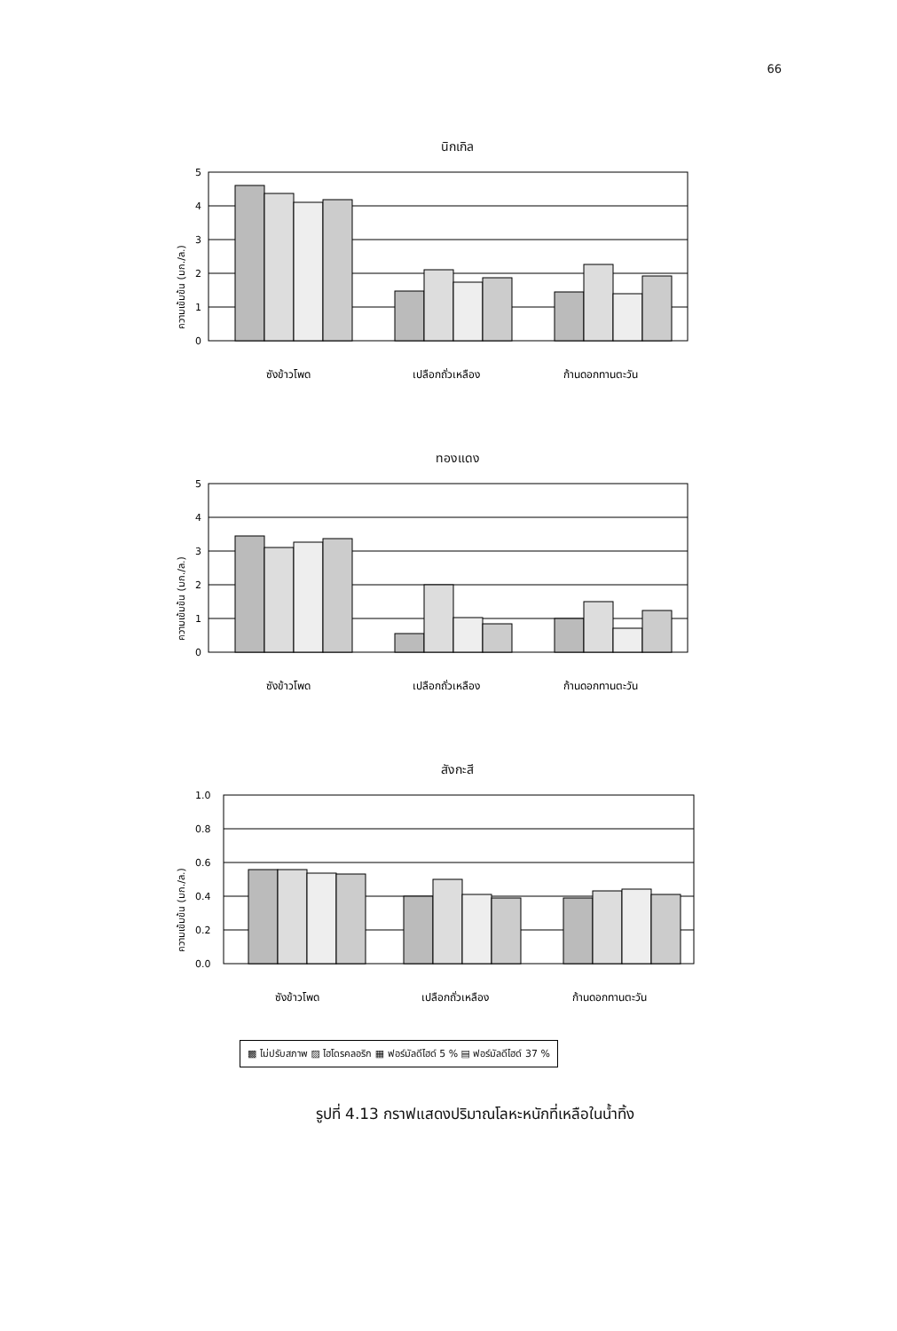66
นิกเกิล
ความเข้มข้น (มก./ล.)
5
4
3
2
1
0
ซังข้าวโพด
เปลือกถั่วเหลือง
ก้านดอกทานตะวัน
ทองแดง
ความเข้มข้น (มก./ล.)
5
4
3
2
1
0
ซังข้าวโพด
เปลือกถั่วเหลือง
ก้านดอกทานตะวัน
สังกะสี
ความเข้มข้น (มก./ล.)
1.0
0.8
0.6
0.4
0.2
0.0
ซังข้าวโพด
เปลือกถั่วเหลือง
ก้านดอกทานตะวัน
▩ ไม่ปรับสภาพ ▨ ไฮโดรคลอริก ▦ ฟอร์มัลดีไฮด์ 5 % ▤ ฟอร์มัลดีไฮด์ 37 %
รูปที่ 4.13 กราฟแสดงปริมาณโลหะหนักที่เหลือในน้ำทิ้ง